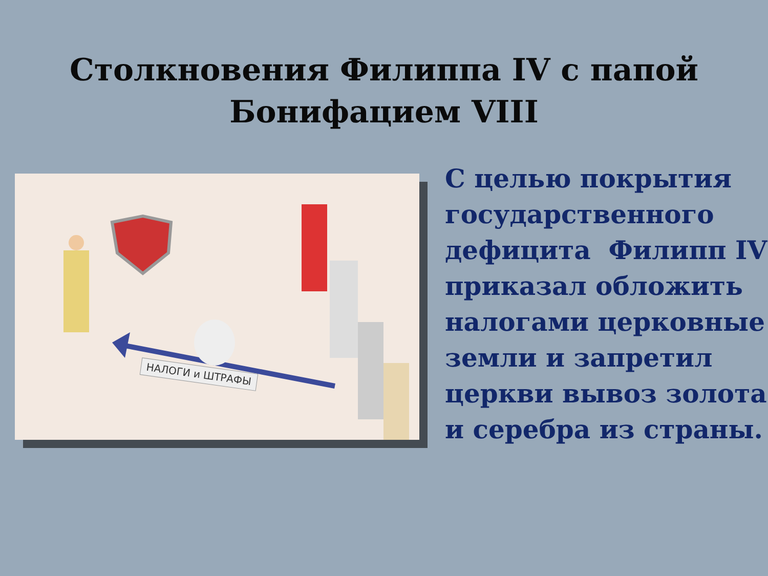Столкновения Филиппа IV с папой
Бонифацием VIII
НАЛОГИ и ШТРАФЫ
С целью покрытия государственного дефицита Филипп IV приказал обложить налогами церковные земли и запретил церкви вывоз золота и серебра из страны.